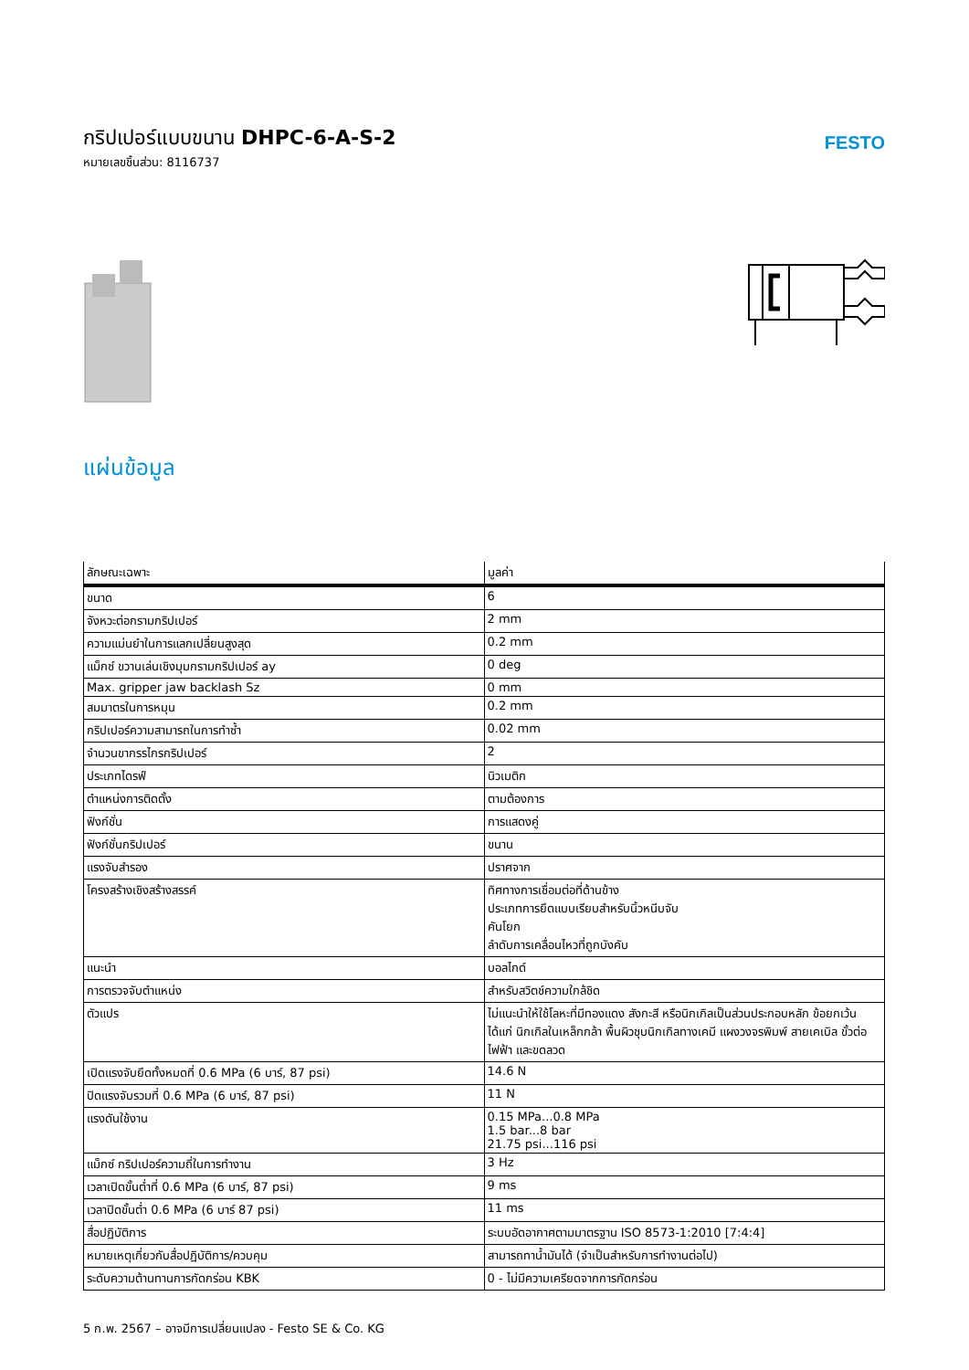กริปเปอร์แบบขนาน DHPC-6-A-S-2
หมายเลขชิ้นส่วน: 8116737
FESTO
แผ่นข้อมูล
| ลักษณะเฉพาะ | มูลค่า |
| --- | --- |
| ขนาด | 6 |
| จังหวะต่อกรามกริปเปอร์ | 2 mm |
| ความแม่นยำในการแลกเปลี่ยนสูงสุด | 0.2 mm |
| แม็กซ์ ขวานเล่นเชิงมุมกรามกริปเปอร์ ay | 0 deg |
| Max. gripper jaw backlash Sz | 0 mm |
| สมมาตรในการหมุน | 0.2 mm |
| กริปเปอร์ความสามารถในการทำซ้ำ | 0.02 mm |
| จำนวนขากรรไกรกริปเปอร์ | 2 |
| ประเภทไดรฟ์ | นิวเมติก |
| ตำแหน่งการติดตั้ง | ตามต้องการ |
| ฟังก์ชั่น | การแสดงคู่ |
| ฟังก์ชั่นกริปเปอร์ | ขนาน |
| แรงจับสำรอง | ปราศจาก |
| โครงสร้างเชิงสร้างสรรค์ | ทิศทางการเชื่อมต่อที่ด้านข้าง ประเภทการยึดแบบเรียบสำหรับนิ้วหนีบจับ คันโยก ลำดับการเคลื่อนไหวที่ถูกบังคับ |
| แนะนำ | บอลไกด์ |
| การตรวจจับตำแหน่ง | สำหรับสวิตช์ความใกล้ชิด |
| ตัวแปร | ไม่แนะนำให้ใช้โลหะที่มีทองแดง สังกะสี หรือนิกเกิลเป็นส่วนประกอบหลัก ข้อยกเว้น ได้แก่ นิกเกิลในเหล็กกล้า พื้นผิวชุบนิกเกิลทางเคมี แผงวงจรพิมพ์ สายเคเบิล ขั้วต่อไฟฟ้า และขดลวด |
| เปิดแรงจับยึดทั้งหมดที่ 0.6 MPa (6 บาร์, 87 psi) | 14.6 N |
| ปิดแรงจับรวมที่ 0.6 MPa (6 บาร์, 87 psi) | 11 N |
| แรงดันใช้งาน | 0.15 MPa...0.8 MPa 1.5 bar...8 bar 21.75 psi...116 psi |
| แม็กซ์ กริปเปอร์ความถี่ในการทำงาน | 3 Hz |
| เวลาเปิดขั้นต่ำที่ 0.6 MPa (6 บาร์, 87 psi) | 9 ms |
| เวลาปิดขั้นต่ำ 0.6 MPa (6 บาร์ 87 psi) | 11 ms |
| สื่อปฏิบัติการ | ระบบอัดอากาศตามมาตรฐาน ISO 8573-1:2010 [7:4:4] |
| หมายเหตุเกี่ยวกับสื่อปฏิบัติการ/ควบคุม | สามารถทาน้ำมันได้ (จำเป็นสำหรับการทำงานต่อไป) |
| ระดับความต้านทานการกัดกร่อน KBK | 0 - ไม่มีความเครียดจากการกัดกร่อน |
5 ก.พ. 2567 – อาจมีการเปลี่ยนแปลง - Festo SE & Co. KG